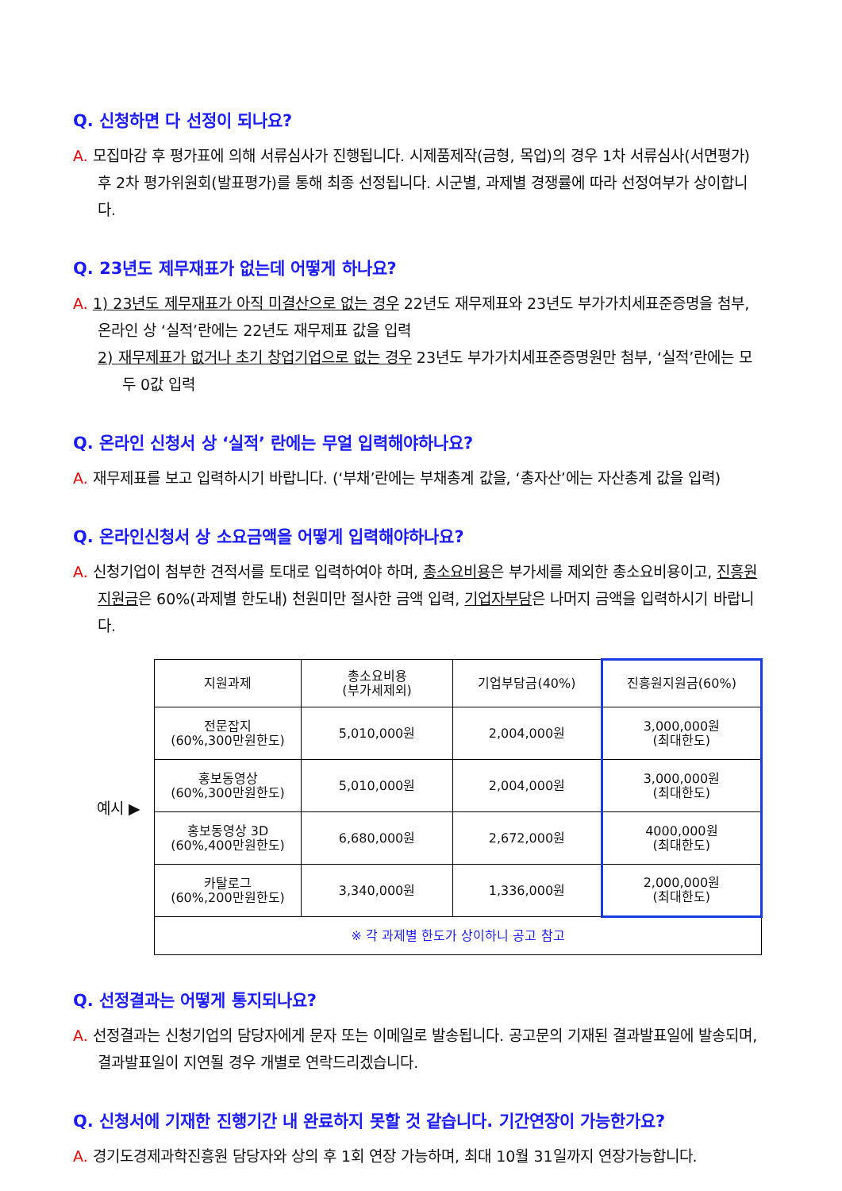Q. 신청하면 다 선정이 되나요?
A. 모집마감 후 평가표에 의해 서류심사가 진행됩니다. 시제품제작(금형, 목업)의 경우 1차 서류심사(서면평가) 후 2차 평가위원회(발표평가)를 통해 최종 선정됩니다. 시군별, 과제별 경쟁률에 따라 선정여부가 상이합니다.
Q. 23년도 제무재표가 없는데 어떻게 하나요?
A. 1) 23년도 제무재표가 아직 미결산으로 없는 경우 22년도 재무제표와 23년도 부가가치세표준증명을 첨부, 온라인 상 ‘실적’란에는 22년도 재무제표 값을 입력
2) 재무제표가 없거나 초기 창업기업으로 없는 경우 23년도 부가가치세표준증명원만 첨부, ‘실적’란에는 모두 0값 입력
Q. 온라인 신청서 상 ‘실적’ 란에는 무얼 입력해야하나요?
A. 재무제표를 보고 입력하시기 바랍니다. (‘부채’란에는 부채총계 값을, ‘총자산’에는 자산총계 값을 입력)
Q. 온라인신청서 상 소요금액을 어떻게 입력해야하나요?
A. 신청기업이 첨부한 견적서를 토대로 입력하여야 하며, 총소요비용은 부가세를 제외한 총소요비용이고, 진흥원지원금은 60%(과제별 한도내) 천원미만 절사한 금액 입력, 기업자부담은 나머지 금액을 입력하시기 바랍니다.
예시 ▶
| 지원과제 | 총소요비용 (부가세제외) | 기업부담금(40%) | 진흥원지원금(60%) |
| --- | --- | --- | --- |
| 전문잡지 (60%,300만원한도) | 5,010,000원 | 2,004,000원 | 3,000,000원 (최대한도) |
| 홍보동영상 (60%,300만원한도) | 5,010,000원 | 2,004,000원 | 3,000,000원 (최대한도) |
| 홍보동영상 3D (60%,400만원한도) | 6,680,000원 | 2,672,000원 | 4000,000원 (최대한도) |
| 카탈로그 (60%,200만원한도) | 3,340,000원 | 1,336,000원 | 2,000,000원 (최대한도) |
| ※ 각 과제별 한도가 상이하니 공고 참고 | | | |
Q. 선정결과는 어떻게 통지되나요?
A. 선정결과는 신청기업의 담당자에게 문자 또는 이메일로 발송됩니다. 공고문의 기재된 결과발표일에 발송되며, 결과발표일이 지연될 경우 개별로 연락드리겠습니다.
Q. 신청서에 기재한 진행기간 내 완료하지 못할 것 같습니다. 기간연장이 가능한가요?
A. 경기도경제과학진흥원 담당자와 상의 후 1회 연장 가능하며, 최대 10월 31일까지 연장가능합니다.